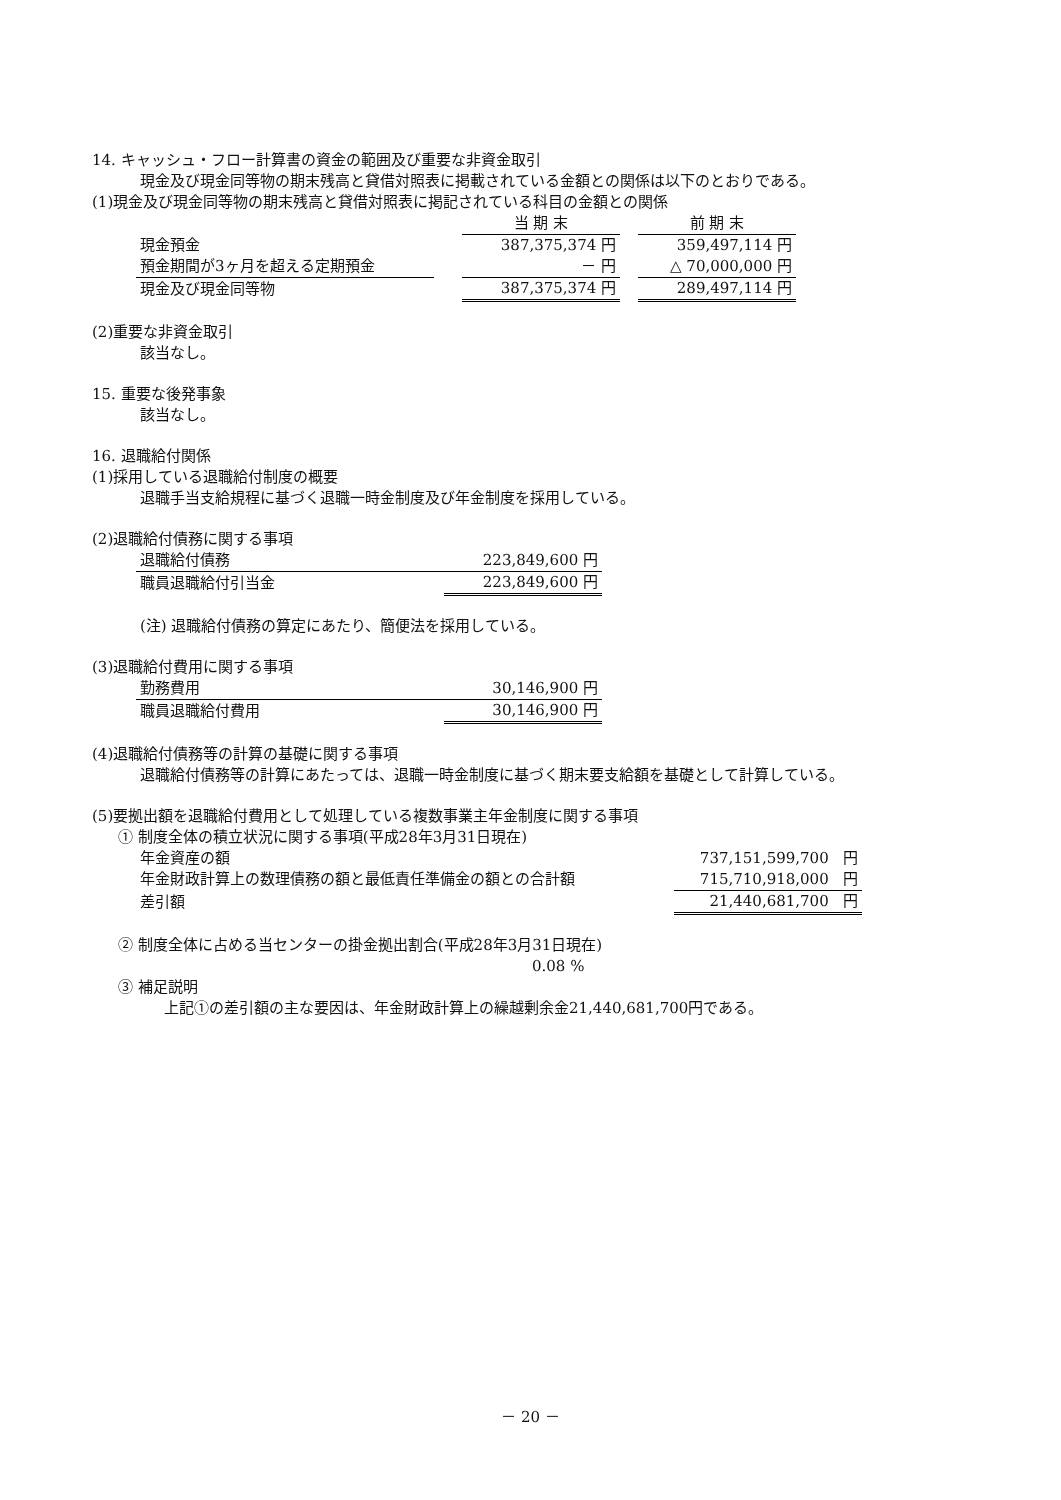14. キャッシュ・フロー計算書の資金の範囲及び重要な非資金取引
現金及び現金同等物の期末残高と貸借対照表に掲載されている金額との関係は以下のとおりである。
(1)現金及び現金同等物の期末残高と貸借対照表に掲記されている科目の金額との関係
| | | 当 期 末 | | 前 期 末 |
| 現金預金 | | 387,375,374 円 | | 359,497,114 円 |
| 預金期間が3ヶ月を超える定期預金 | | － 円 | | △ 70,000,000 円 |
| 現金及び現金同等物 | | 387,375,374 円 | | 289,497,114 円 |
(2)重要な非資金取引
該当なし。
15. 重要な後発事象
該当なし。
16. 退職給付関係
(1)採用している退職給付制度の概要
退職手当支給規程に基づく退職一時金制度及び年金制度を採用している。
(2)退職給付債務に関する事項
| 退職給付債務 | 223,849,600 円 |
| 職員退職給付引当金 | 223,849,600 円 |
(注) 退職給付債務の算定にあたり、簡便法を採用している。
(3)退職給付費用に関する事項
| 勤務費用 | 30,146,900 円 |
| 職員退職給付費用 | 30,146,900 円 |
(4)退職給付債務等の計算の基礎に関する事項
退職給付債務等の計算にあたっては、退職一時金制度に基づく期末要支給額を基礎として計算している。
(5)要拠出額を退職給付費用として処理している複数事業主年金制度に関する事項
① 制度全体の積立状況に関する事項(平成28年3月31日現在)
| 年金資産の額 | 737,151,599,700 円 |
| 年金財政計算上の数理債務の額と最低責任準備金の額との合計額 | 715,710,918,000 円 |
| 差引額 | 21,440,681,700 円 |
② 制度全体に占める当センターの掛金拠出割合(平成28年3月31日現在)
0.08 %
③ 補足説明
上記①の差引額の主な要因は、年金財政計算上の繰越剰余金21,440,681,700円である。
－ 20 －